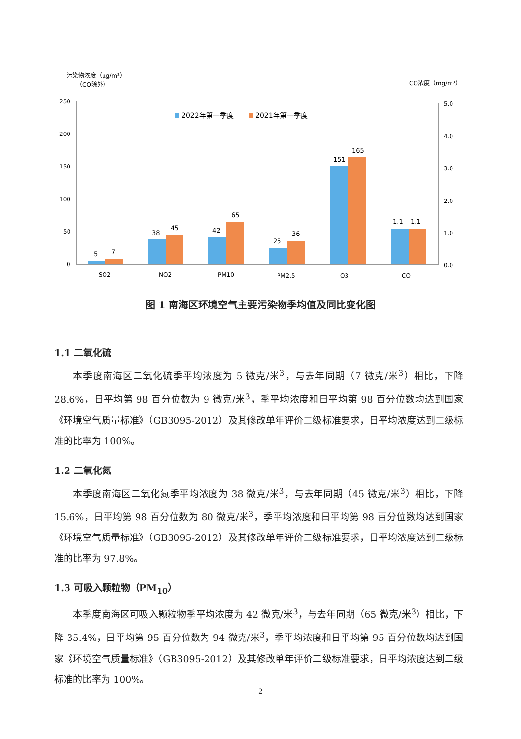污染物浓度（μg/m³）
（CO除外）
CO浓度（mg/m³）
250
200
150
100
50
0
5.0
4.0
3.0
2.0
1.0
0.0
2022年第一季度
2021年第一季度
5
7
38
45
42
65
25
36
151
165
1.1
1.1
SO2
NO2
PM10
PM2.5
O3
CO
图 1 南海区环境空气主要污染物季均值及同比变化图
1.1 二氧化硫
本季度南海区二氧化硫季平均浓度为 5 微克/米<sup>3</sup>，与去年同期（7 微克/米<sup>3</sup>）相比，下降 28.6%，日平均第 98 百分位数为 9 微克/米<sup>3</sup>，季平均浓度和日平均第 98 百分位数均达到国家《环境空气质量标准》（GB3095-2012）及其修改单年评价二级标准要求，日平均浓度达到二级标准的比率为 100%。
1.2 二氧化氮
本季度南海区二氧化氮季平均浓度为 38 微克/米<sup>3</sup>，与去年同期（45 微克/米<sup>3</sup>）相比，下降 15.6%，日平均第 98 百分位数为 80 微克/米<sup>3</sup>，季平均浓度和日平均第 98 百分位数均达到国家《环境空气质量标准》（GB3095-2012）及其修改单年评价二级标准要求，日平均浓度达到二级标准的比率为 97.8%。
1.3 可吸入颗粒物（PM<sub>10</sub>）
本季度南海区可吸入颗粒物季平均浓度为 42 微克/米<sup>3</sup>，与去年同期（65 微克/米<sup>3</sup>）相比，下降 35.4%，日平均第 95 百分位数为 94 微克/米<sup>3</sup>，季平均浓度和日平均第 95 百分位数均达到国家《环境空气质量标准》（GB3095-2012）及其修改单年评价二级标准要求，日平均浓度达到二级标准的比率为 100%。
2